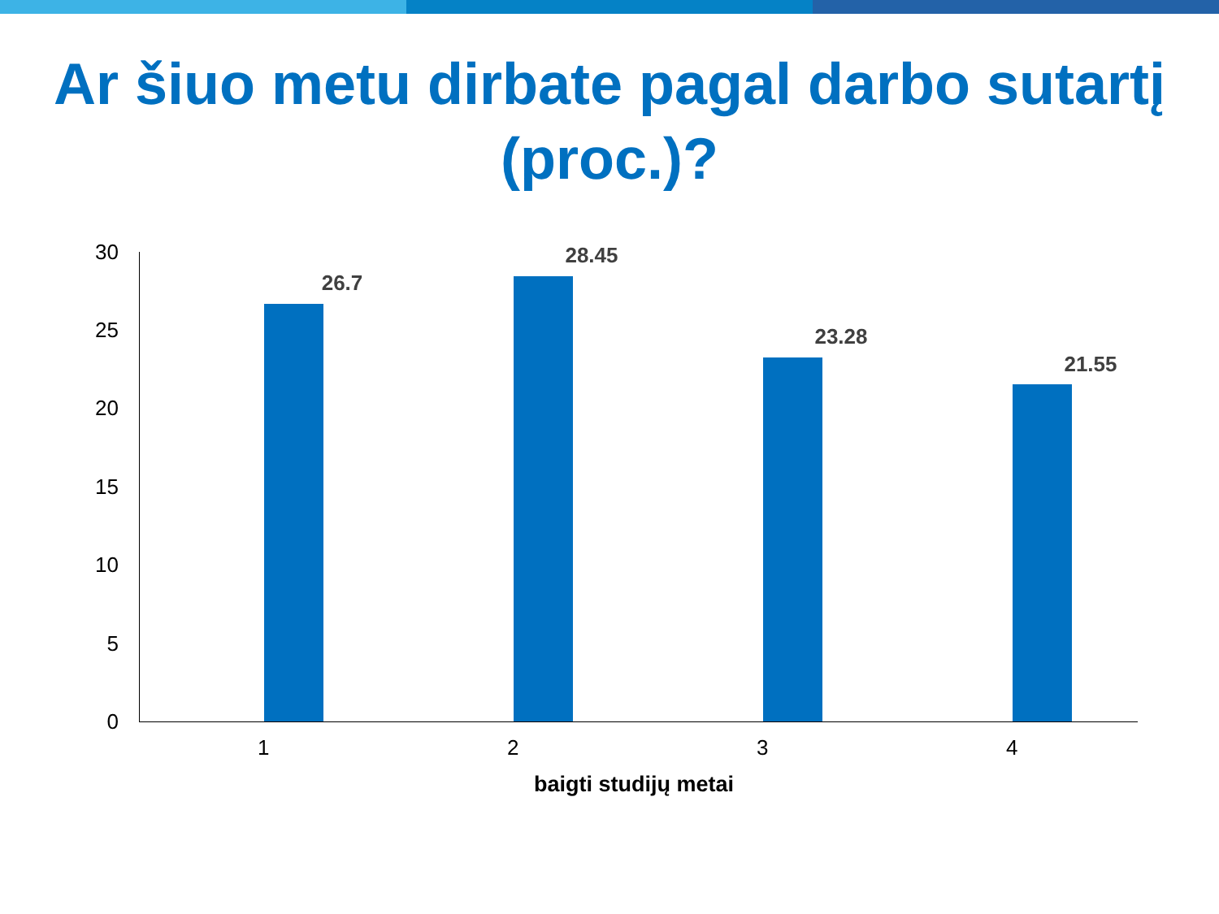Ar šiuo metu dirbate pagal darbo sutartį (proc.)?
30
25
20
15
10
5
0
26.7
28.45
23.28
21.55
1 2 3 4
baigti studijų metai